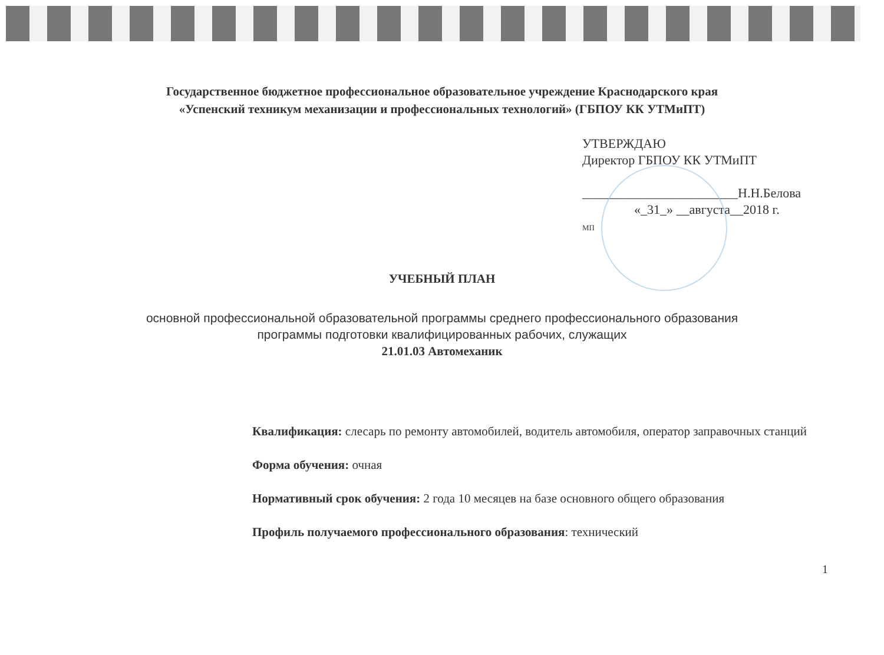Государственное бюджетное профессиональное образовательное учреждение Краснодарского края
«Успенский техникум механизации и профессиональных технологий» (ГБПОУ КК УТМиПТ)
УТВЕРЖДАЮ
Директор ГБПОУ КК УТМиПТ
________________________Н.Н.Белова
«_31_» __августа__2018 г.
МП
УЧЕБНЫЙ ПЛАН
основной профессиональной образовательной программы среднего профессионального образования
программы подготовки квалифицированных рабочих, служащих
21.01.03 Автомеханик
Квалификация: слесарь по ремонту автомобилей, водитель автомобиля, оператор заправочных станций
Форма обучения: очная
Нормативный срок обучения: 2 года 10 месяцев на базе основного общего образования
Профиль получаемого профессионального образования: технический
1